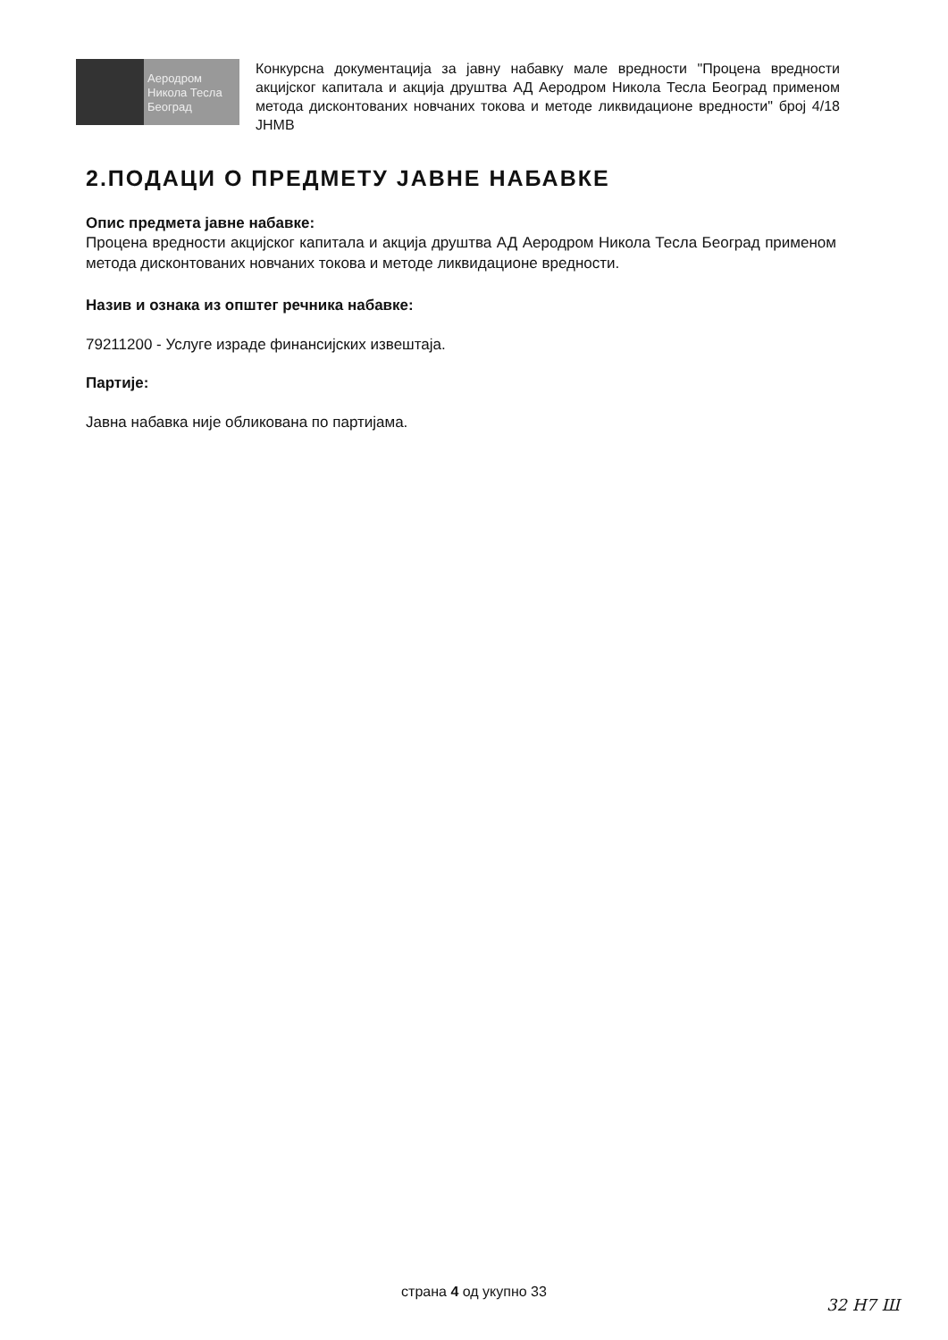Аеродром
Никола Тесла
Београд
Конкурсна документација за јавну набавку мале вредности "Процена вредности акцијског капитала и акција друштва АД Аеродром Никола Тесла Београд применом метода дисконтованих новчаних токова и методе ликвидационе вредности" број 4/18 ЈНМВ
2.ПОДАЦИ О ПРЕДМЕТУ ЈАВНЕ НАБАВКЕ
Опис предмета јавне набавке:
Процена вредности акцијског капитала и акција друштва АД Аеродром Никола Тесла Београд применом метода дисконтованих новчаних токова и методе ликвидационе вредности.
Назив и ознака из општег речника набавке:
79211200 - Услуге израде финансијских извештаја.
Партије:
Јавна набавка није обликована по партијама.
страна 4 од укупно 33
32 Н7 Ш